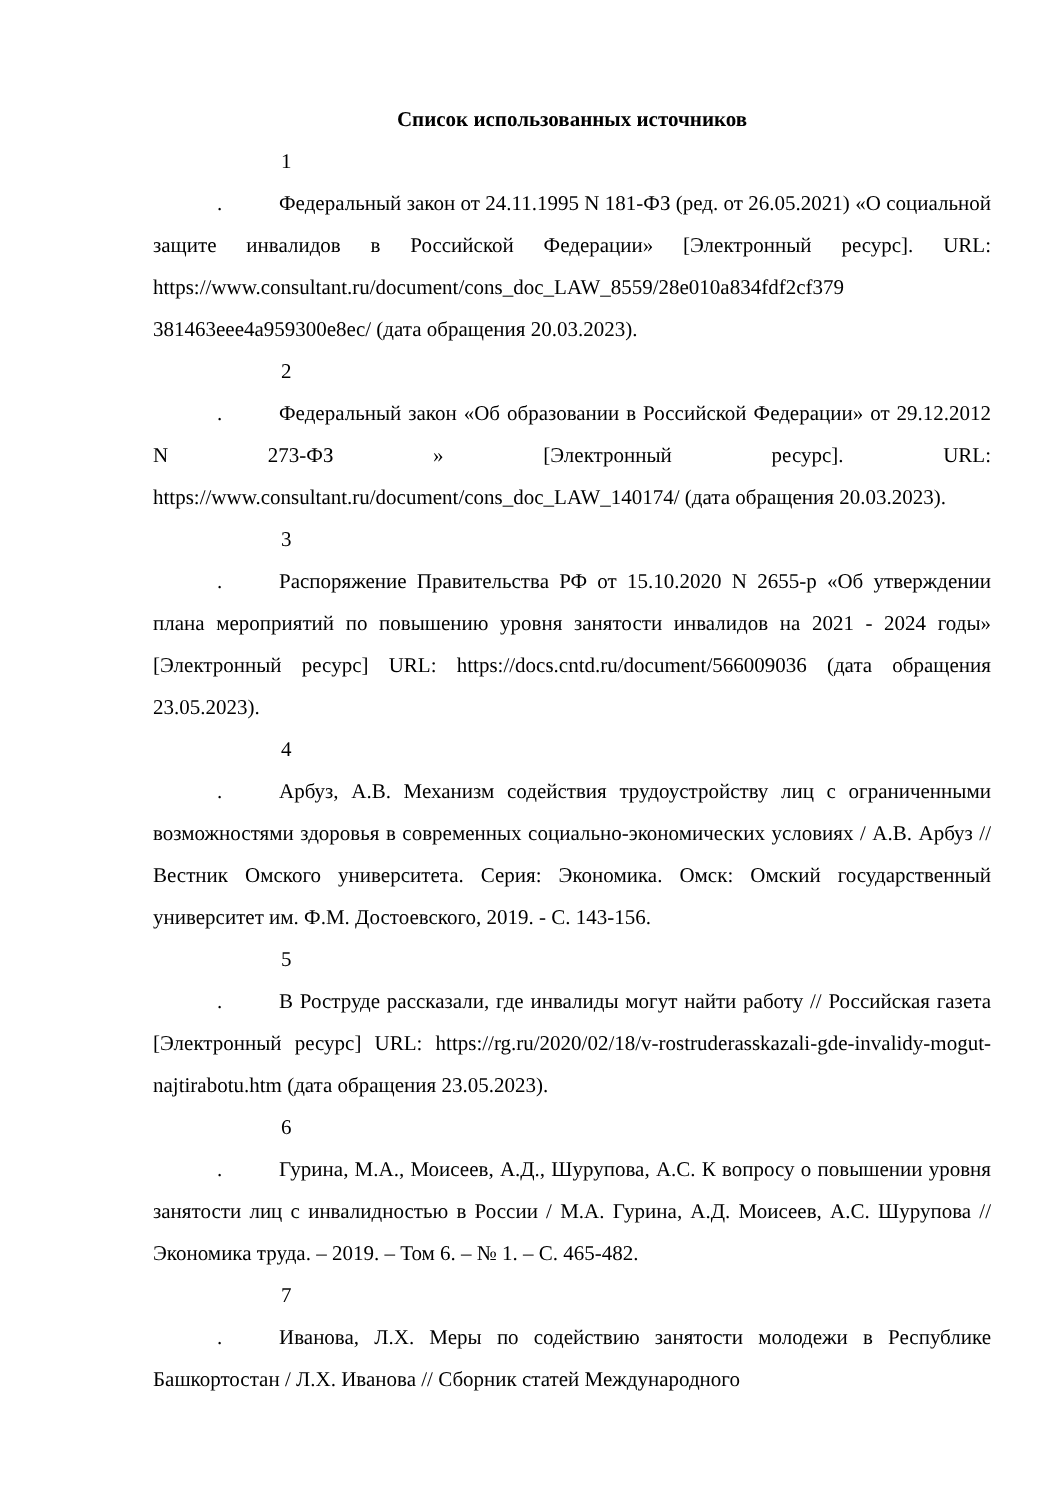Список использованных источников
1. Федеральный закон от 24.11.1995 N 181-ФЗ (ред. от 26.05.2021) «О социальной защите инвалидов в Российской Федерации» [Электронный ресурс]. URL: https://www.consultant.ru/document/cons_doc_LAW_8559/28e010a834fdf2cf379 381463eee4a959300e8ec/ (дата обращения 20.03.2023).
2. Федеральный закон «Об образовании в Российской Федерации» от 29.12.2012 N 273-ФЗ » [Электронный ресурс]. URL: https://www.consultant.ru/document/cons_doc_LAW_140174/ (дата обращения 20.03.2023).
3. Распоряжение Правительства РФ от 15.10.2020 N 2655-р «Об утверждении плана мероприятий по повышению уровня занятости инвалидов на 2021 - 2024 годы» [Электронный ресурс] URL: https://docs.cntd.ru/document/566009036 (дата обращения 23.05.2023).
4. Арбуз, А.В. Механизм содействия трудоустройству лиц с ограниченными возможностями здоровья в современных социально-экономических условиях / А.В. Арбуз // Вестник Омского университета. Серия: Экономика. Омск: Омский государственный университет им. Ф.М. Достоевского, 2019. - С. 143-156.
5. В Роструде рассказали, где инвалиды могут найти работу // Российская газета [Электронный ресурс] URL: https://rg.ru/2020/02/18/v-rostruderasskazali-gde-invalidy-mogut-najtirabotu.htm (дата обращения 23.05.2023).
6. Гурина, М.А., Моисеев, А.Д., Шурупова, А.С. К вопросу о повышении уровня занятости лиц с инвалидностью в России / М.А. Гурина, А.Д. Моисеев, А.С. Шурупова // Экономика труда. – 2019. – Том 6. – № 1. – С. 465-482.
7. Иванова, Л.Х. Меры по содействию занятости молодежи в Республике Башкортостан / Л.Х. Иванова // Сборник статей Международного